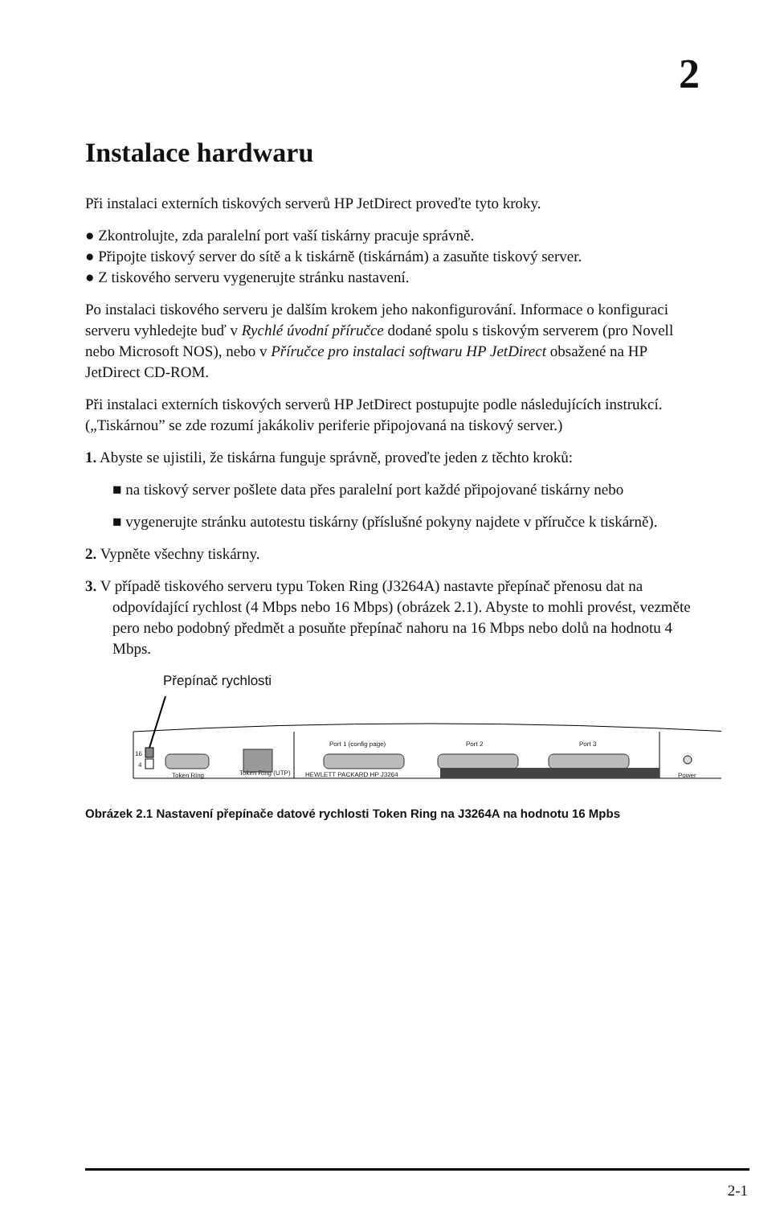2
Instalace hardwaru
Při instalaci externích tiskových serverů HP JetDirect proveďte tyto kroky.
● Zkontrolujte, zda paralelní port vaší tiskárny pracuje správně.
● Připojte tiskový server do sítě a k tiskárně (tiskárnám) a zasuňte tiskový server.
● Z tiskového serveru vygenerujte stránku nastavení.
Po instalaci tiskového serveru je dalším krokem jeho nakonfigurování. Informace o konfiguraci serveru vyhledejte buď v Rychlé úvodní příručce dodané spolu s tiskovým serverem (pro Novell nebo Microsoft NOS), nebo v Příručce pro instalaci softwaru HP JetDirect obsažené na HP JetDirect CD-ROM.
Při instalaci externích tiskových serverů HP JetDirect postupujte podle následujících instrukcí. („Tiskárnou” se zde rozumí jakákoliv periferie připojovaná na tiskový server.)
1. Abyste se ujistili, že tiskárna funguje správně, proveďte jeden z těchto kroků:
■ na tiskový server pošlete data přes paralelní port každé připojované tiskárny nebo
■ vygenerujte stránku autotestu tiskárny (příslušné pokyny najdete v příručce k tiskárně).
2. Vypněte všechny tiskárny.
3. V případě tiskového serveru typu Token Ring (J3264A) nastavte přepínač přenosu dat na odpovídající rychlost (4 Mbps nebo 16 Mbps) (obrázek 2.1). Abyste to mohli provést, vezměte pero nebo podobný předmět a posuňte přepínač nahoru na 16 Mbps nebo dolů na hodnotu 4 Mbps.
Přepínač rychlosti
16
4
Token Ring
Token Ring (UTP)
Port 1 (config page)
Port 2
Port 3
HEWLETT PACKARD HP J3264
Power
Obrázek 2.1 Nastavení přepínače datové rychlosti Token Ring na J3264A na hodnotu 16 Mpbs
2-1